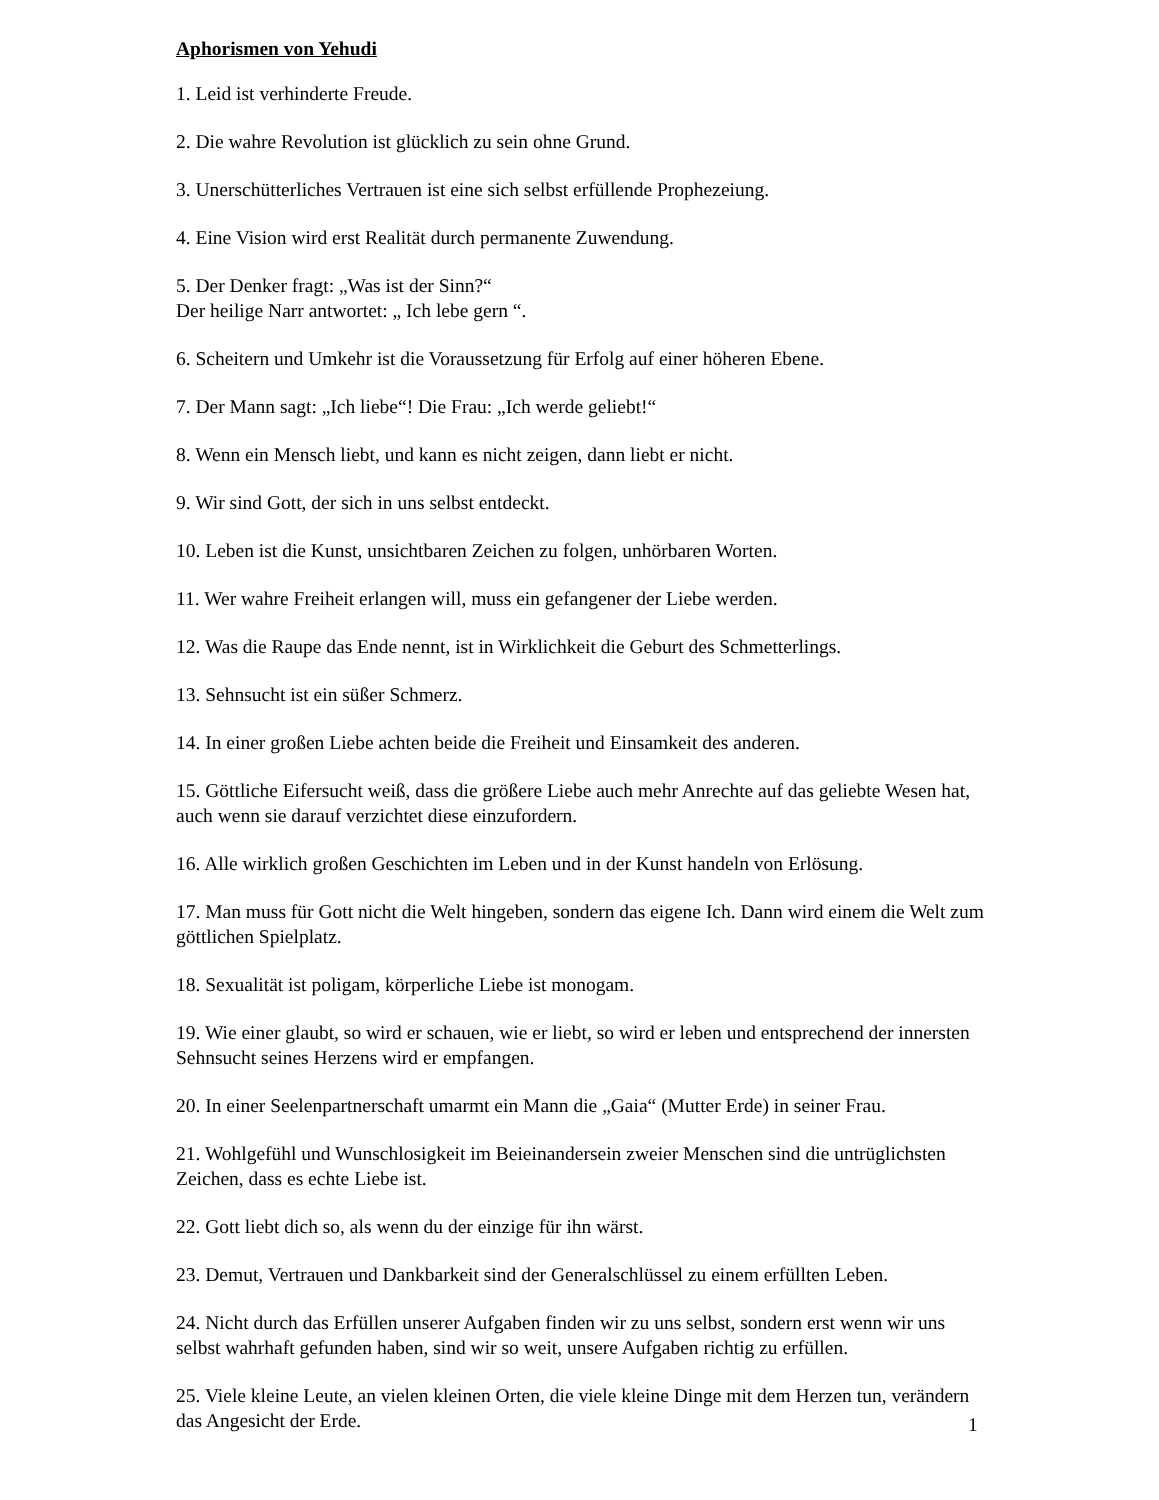Aphorismen von Yehudi
1. Leid ist verhinderte Freude.
2. Die wahre Revolution ist glücklich zu sein ohne Grund.
3. Unerschütterliches Vertrauen ist eine sich selbst erfüllende Prophezeiung.
4. Eine Vision wird erst Realität durch permanente Zuwendung.
5. Der Denker fragt: „Was ist der Sinn?“
Der heilige Narr antwortet: „ Ich lebe gern “.
6. Scheitern und Umkehr ist die Voraussetzung für Erfolg auf einer höheren Ebene.
7. Der Mann sagt: „Ich liebe“! Die Frau: „Ich werde geliebt!“
8. Wenn ein Mensch liebt, und kann es nicht zeigen, dann liebt er nicht.
9. Wir sind Gott, der sich in uns selbst entdeckt.
10. Leben ist die Kunst, unsichtbaren Zeichen zu folgen, unhörbaren Worten.
11. Wer wahre Freiheit erlangen will, muss ein gefangener der Liebe werden.
12. Was die Raupe das Ende nennt, ist in Wirklichkeit die Geburt des Schmetterlings.
13. Sehnsucht ist ein süßer Schmerz.
14. In einer großen Liebe achten beide die Freiheit und Einsamkeit des anderen.
15. Göttliche Eifersucht weiß, dass die größere Liebe auch mehr Anrechte auf das geliebte Wesen hat, auch wenn sie darauf verzichtet diese einzufordern.
16. Alle wirklich großen Geschichten im Leben und in der Kunst handeln von Erlösung.
17. Man muss für Gott nicht die Welt hingeben, sondern das eigene Ich. Dann wird einem die Welt zum göttlichen Spielplatz.
18. Sexualität ist poligam, körperliche Liebe ist monogam.
19. Wie einer glaubt, so wird er schauen, wie er liebt, so wird er leben und entsprechend der innersten Sehnsucht seines Herzens wird er empfangen.
20. In einer Seelenpartnerschaft umarmt ein Mann die „Gaia“ (Mutter Erde) in seiner Frau.
21. Wohlgefühl und Wunschlosigkeit im Beieinandersein zweier Menschen sind die untrüglichsten Zeichen, dass es echte Liebe ist.
22. Gott liebt dich so, als wenn du der einzige für ihn wärst.
23. Demut, Vertrauen und Dankbarkeit sind der Generalschlüssel zu einem erfüllten Leben.
24. Nicht durch das Erfüllen unserer Aufgaben finden wir zu uns selbst, sondern erst wenn wir uns selbst wahrhaft gefunden haben, sind wir so weit, unsere Aufgaben richtig zu erfüllen.
25. Viele kleine Leute, an vielen kleinen Orten, die viele kleine Dinge mit dem Herzen tun, verändern das Angesicht der Erde.
1